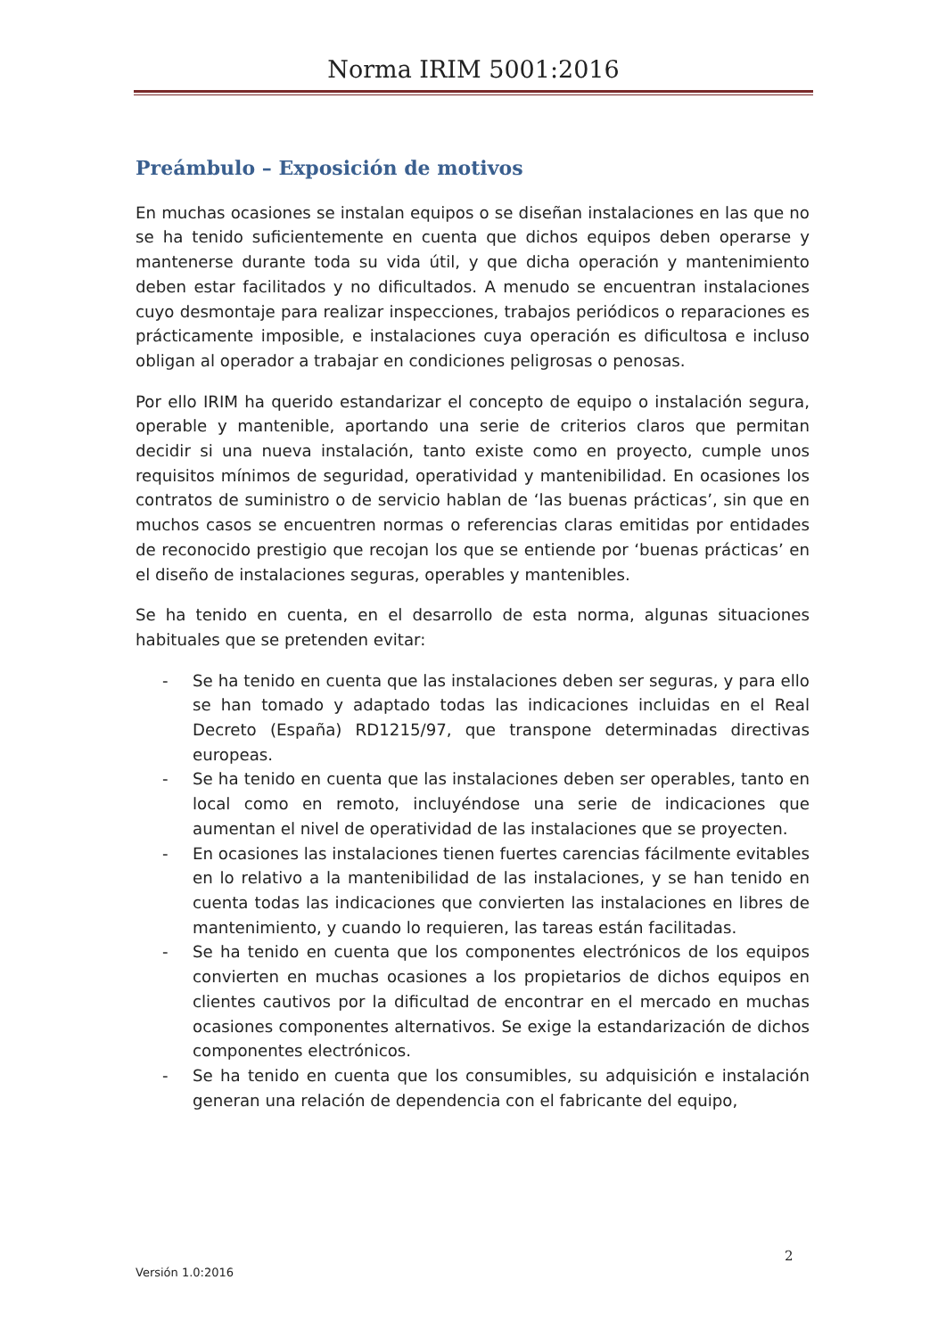Norma IRIM 5001:2016
Preámbulo – Exposición de motivos
En muchas ocasiones se instalan equipos o se diseñan instalaciones en las que no se ha tenido suficientemente en cuenta que dichos equipos deben operarse y mantenerse durante toda su vida útil, y que dicha operación y mantenimiento deben estar facilitados y no dificultados. A menudo se encuentran instalaciones cuyo desmontaje para realizar inspecciones, trabajos periódicos o reparaciones es prácticamente imposible, e instalaciones cuya operación es dificultosa e incluso obligan al operador a trabajar en condiciones peligrosas o penosas.
Por ello IRIM ha querido estandarizar el concepto de equipo o instalación segura, operable y mantenible, aportando una serie de criterios claros que permitan decidir si una nueva instalación, tanto existe como en proyecto, cumple unos requisitos mínimos de seguridad, operatividad y mantenibilidad. En ocasiones los contratos de suministro o de servicio hablan de ‘las buenas prácticas’, sin que en muchos casos se encuentren normas o referencias claras emitidas por entidades de reconocido prestigio que recojan los que se entiende por ‘buenas prácticas’ en el diseño de instalaciones seguras, operables y mantenibles.
Se ha tenido en cuenta, en el desarrollo de esta norma, algunas situaciones habituales que se pretenden evitar:
- Se ha tenido en cuenta que las instalaciones deben ser seguras, y para ello se han tomado y adaptado todas las indicaciones incluidas en el Real Decreto (España) RD1215/97, que transpone determinadas directivas europeas.
- Se ha tenido en cuenta que las instalaciones deben ser operables, tanto en local como en remoto, incluyéndose una serie de indicaciones que aumentan el nivel de operatividad de las instalaciones que se proyecten.
- En ocasiones las instalaciones tienen fuertes carencias fácilmente evitables en lo relativo a la mantenibilidad de las instalaciones, y se han tenido en cuenta todas las indicaciones que convierten las instalaciones en libres de mantenimiento, y cuando lo requieren, las tareas están facilitadas.
- Se ha tenido en cuenta que los componentes electrónicos de los equipos convierten en muchas ocasiones a los propietarios de dichos equipos en clientes cautivos por la dificultad de encontrar en el mercado en muchas ocasiones componentes alternativos. Se exige la estandarización de dichos componentes electrónicos.
- Se ha tenido en cuenta que los consumibles, su adquisición e instalación generan una relación de dependencia con el fabricante del equipo,
2
Versión 1.0:2016